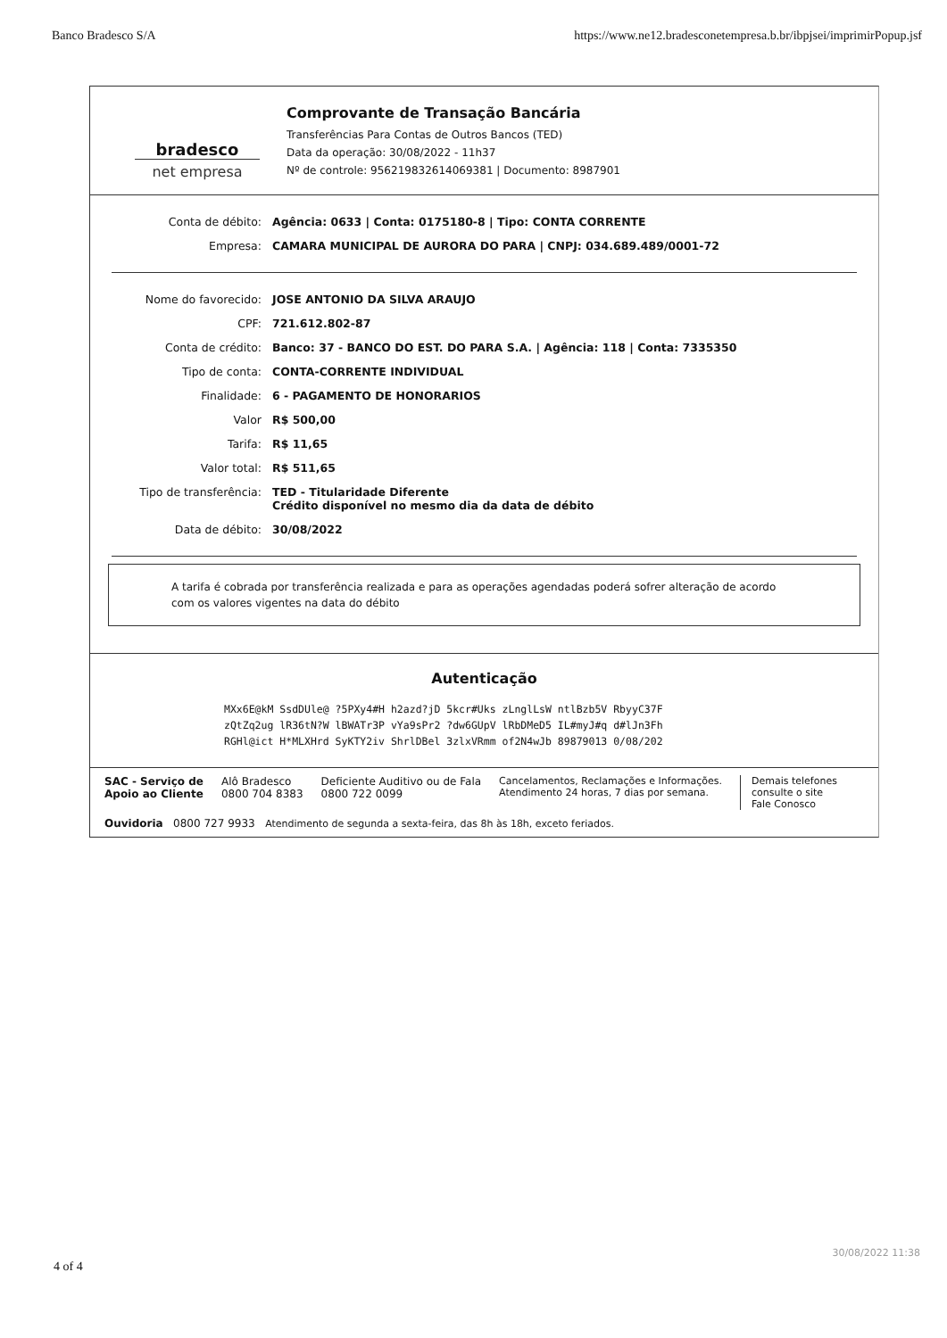Banco Bradesco S/A https://www.ne12.bradesconetempresa.b.br/ibpjsei/imprimirPopup.jsf
bradesco
net empresa
Comprovante de Transação Bancária
Transferências Para Contas de Outros Bancos (TED)
Data da operação: 30/08/2022 - 11h37
Nº de controle: 956219832614069381 | Documento: 8987901
Conta de débito: Agência: 0633 | Conta: 0175180-8 | Tipo: CONTA CORRENTE
Empresa: CAMARA MUNICIPAL DE AURORA DO PARA | CNPJ: 034.689.489/0001-72
Nome do favorecido: JOSE ANTONIO DA SILVA ARAUJO
CPF: 721.612.802-87
Conta de crédito: Banco: 37 - BANCO DO EST. DO PARA S.A. | Agência: 118 | Conta: 7335350
Tipo de conta: CONTA-CORRENTE INDIVIDUAL
Finalidade: 6 - PAGAMENTO DE HONORARIOS
Valor R$ 500,00
Tarifa: R$ 11,65
Valor total: R$ 511,65
Tipo de transferência:
TED - Titularidade Diferente
Crédito disponível no mesmo dia da data de débito
Data de débito: 30/08/2022
A tarifa é cobrada por transferência realizada e para as operações agendadas poderá sofrer alteração de acordo com os valores vigentes na data do débito
Autenticação
MXx6E@kM SsdDUle@ ?5PXy4#H h2azd?jD 5kcr#Uks zLnglLsW ntlBzb5V RbyyC37F
zQtZq2ug lR36tN?W lBWATr3P vYa9sPr2 ?dw6GUpV lRbDMeD5 IL#myJ#q d#lJn3Fh
RGHl@ict H*MLXHrd SyKTY2iv ShrlDBel 3zlxVRmm of2N4wJb 89879013 0/08/202
SAC - Serviço de
Apoio ao Cliente Alô Bradesco
0800 704 8383 Deficiente Auditivo ou de Fala
0800 722 0099 Cancelamentos, Reclamações e Informações.
Atendimento 24 horas, 7 dias por semana. Demais telefones
consulte o site
Fale Conosco
Ouvidoria 0800 727 9933 Atendimento de segunda a sexta-feira, das 8h às 18h, exceto feriados.
4 of 4
30/08/2022 11:38